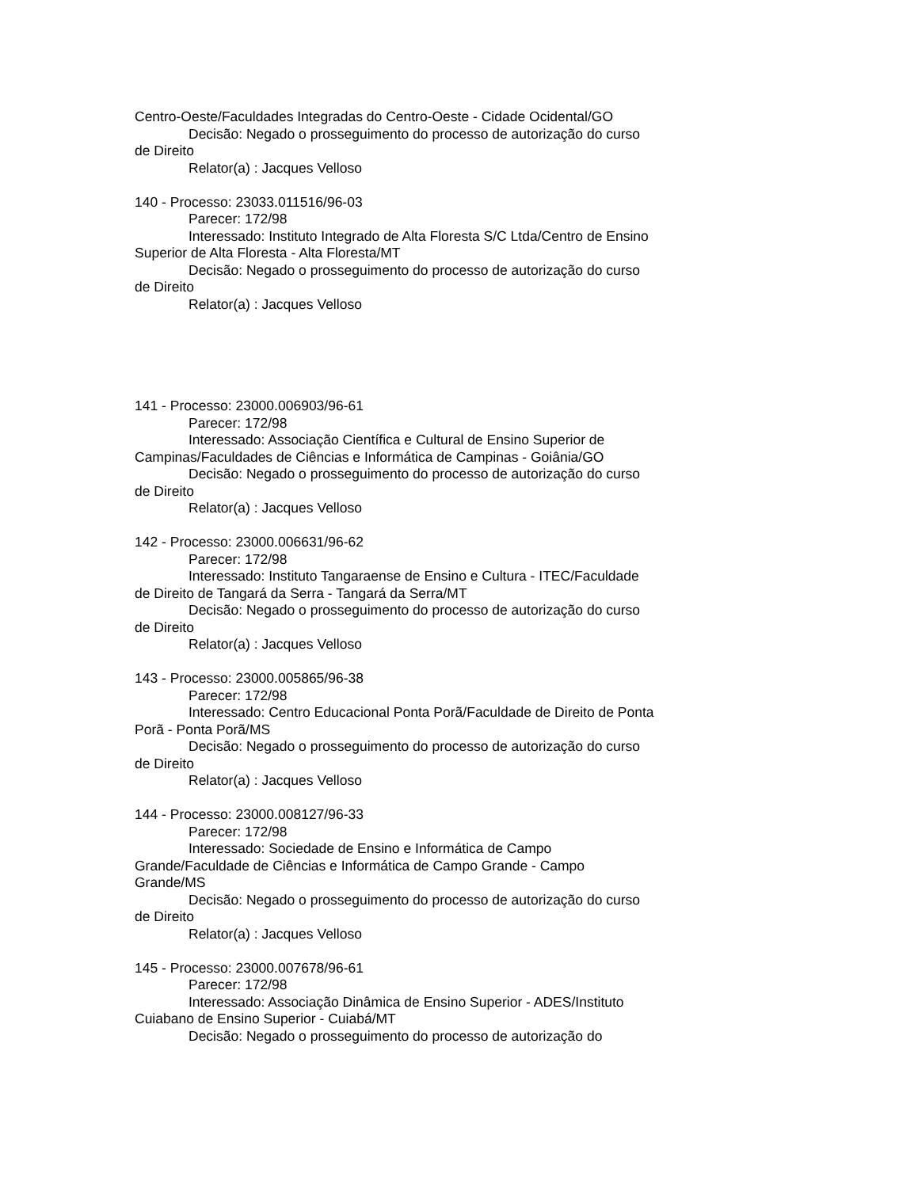Centro-Oeste/Faculdades Integradas do Centro-Oeste - Cidade Ocidental/GO
Decisão: Negado o prosseguimento do processo de autorização do curso de Direito
Relator(a) : Jacques Velloso
140 - Processo: 23033.011516/96-03
Parecer: 172/98
Interessado: Instituto Integrado de Alta Floresta S/C Ltda/Centro de Ensino Superior de Alta Floresta - Alta Floresta/MT
Decisão: Negado o prosseguimento do processo de autorização do curso de Direito
Relator(a) : Jacques Velloso
141 - Processo: 23000.006903/96-61
Parecer: 172/98
Interessado: Associação Científica e Cultural de Ensino Superior de Campinas/Faculdades de Ciências e Informática de Campinas - Goiânia/GO
Decisão: Negado o prosseguimento do processo de autorização do curso de Direito
Relator(a) : Jacques Velloso
142 - Processo: 23000.006631/96-62
Parecer: 172/98
Interessado: Instituto Tangaraense de Ensino e Cultura - ITEC/Faculdade de Direito de Tangará da Serra - Tangará da Serra/MT
Decisão: Negado o prosseguimento do processo de autorização do curso de Direito
Relator(a) : Jacques Velloso
143 - Processo: 23000.005865/96-38
Parecer: 172/98
Interessado: Centro Educacional Ponta Porã/Faculdade de Direito de Ponta Porã - Ponta Porã/MS
Decisão: Negado o prosseguimento do processo de autorização do curso de Direito
Relator(a) : Jacques Velloso
144 - Processo: 23000.008127/96-33
Parecer: 172/98
Interessado: Sociedade de Ensino e Informática de Campo Grande/Faculdade de Ciências e Informática de Campo Grande - Campo Grande/MS
Decisão: Negado o prosseguimento do processo de autorização do curso de Direito
Relator(a) : Jacques Velloso
145 - Processo: 23000.007678/96-61
Parecer: 172/98
Interessado: Associação Dinâmica de Ensino Superior - ADES/Instituto Cuiabano de Ensino Superior - Cuiabá/MT
Decisão: Negado o prosseguimento do processo de autorização do